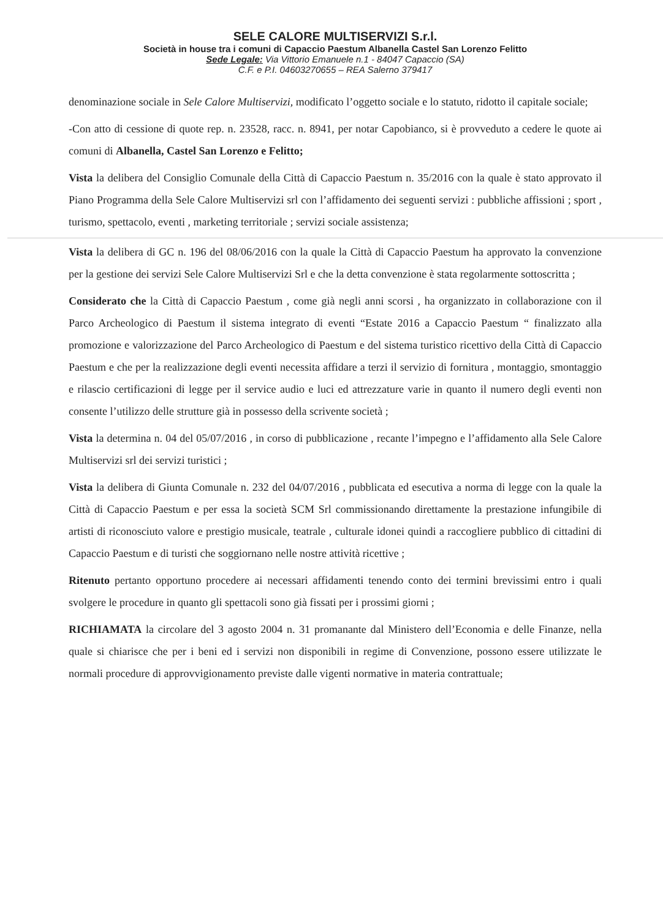SELE CALORE MULTISERVIZI S.r.l.
Società in house tra i comuni di Capaccio Paestum Albanella Castel San Lorenzo Felitto
Sede Legale: Via Vittorio Emanuele n.1 - 84047 Capaccio (SA)
C.F. e P.I. 04603270655 – REA Salerno 379417
denominazione sociale in Sele Calore Multiservizi, modificato l’oggetto sociale e lo statuto, ridotto il capitale sociale;
-Con atto di cessione di quote rep. n. 23528, racc. n. 8941, per notar Capobianco, si è provveduto a cedere le quote ai comuni di Albanella, Castel San Lorenzo e Felitto;
Vista la delibera del Consiglio Comunale della Città di Capaccio Paestum n. 35/2016 con la quale è stato approvato il Piano Programma della Sele Calore Multiservizi srl con l’affidamento dei seguenti servizi : pubbliche affissioni ; sport , turismo, spettacolo, eventi , marketing territoriale ; servizi sociale assistenza;
Vista la delibera di GC n. 196 del 08/06/2016 con la quale la Città di Capaccio Paestum ha approvato la convenzione per la gestione dei servizi Sele Calore Multiservizi Srl e che la detta convenzione è stata regolarmente sottoscritta ;
Considerato che la Città di Capaccio Paestum , come già negli anni scorsi , ha organizzato in collaborazione con il Parco Archeologico di Paestum il sistema integrato di eventi “Estate 2016 a Capaccio Paestum “ finalizzato alla promozione e valorizzazione del Parco Archeologico di Paestum e del sistema turistico ricettivo della Città di Capaccio Paestum e che per la realizzazione degli eventi necessita affidare a terzi il servizio di fornitura , montaggio, smontaggio e rilascio certificazioni di legge per il service audio e luci ed attrezzature varie in quanto il numero degli eventi non consente l’utilizzo delle strutture già in possesso della scrivente società ;
Vista la determina n. 04 del 05/07/2016 , in corso di pubblicazione , recante l’impegno e l’affidamento alla Sele Calore Multiservizi srl dei servizi turistici ;
Vista la delibera di Giunta Comunale n. 232 del 04/07/2016 , pubblicata ed esecutiva a norma di legge con la quale la Città di Capaccio Paestum e per essa la società SCM Srl commissionando direttamente la prestazione infungibile di artisti di riconosciuto valore e prestigio musicale, teatrale , culturale idonei quindi a raccogliere pubblico di cittadini di Capaccio Paestum e di turisti che soggiornano nelle nostre attività ricettive ;
Ritenuto pertanto opportuno procedere ai necessari affidamenti tenendo conto dei termini brevissimi entro i quali svolgere le procedure in quanto gli spettacoli sono già fissati per i prossimi giorni ;
RICHIAMATA la circolare del 3 agosto 2004 n. 31 promanante dal Ministero dell’Economia e delle Finanze, nella quale si chiarisce che per i beni ed i servizi non disponibili in regime di Convenzione, possono essere utilizzate le normali procedure di approvvigionamento previste dalle vigenti normative in materia contrattuale;